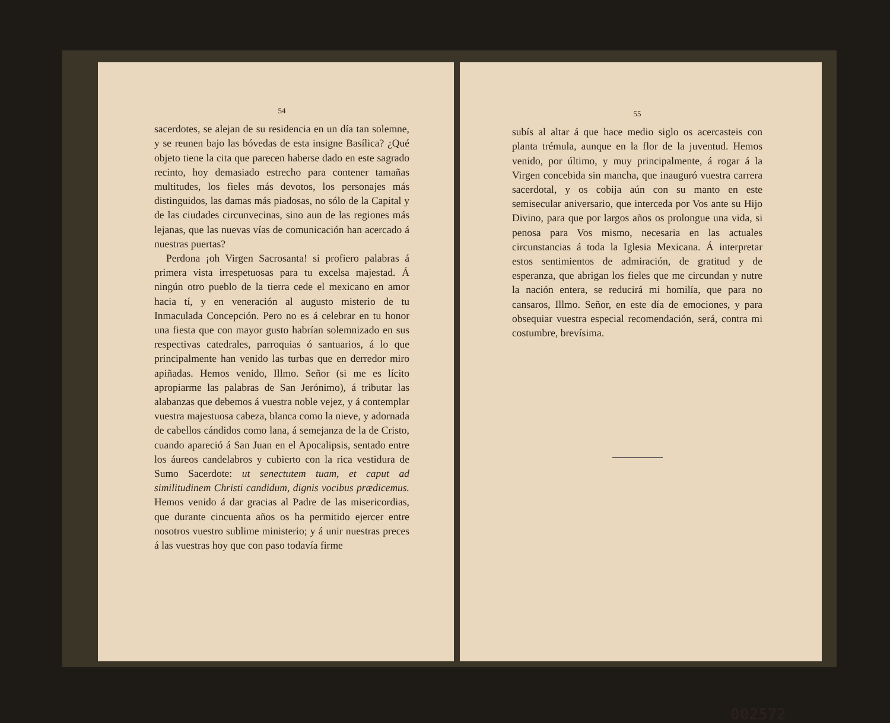54
sacerdotes, se alejan de su residencia en un día tan solemne, y se reunen bajo las bóvedas de esta insigne Basílica? ¿Qué objeto tiene la cita que parecen haberse dado en este sagrado recinto, hoy demasiado estrecho para contener tamañas multitudes, los fieles más devotos, los personajes más distinguidos, las damas más piadosas, no sólo de la Capital y de las ciudades circunvecinas, sino aun de las regiones más lejanas, que las nuevas vías de comunicación han acercado á nuestras puertas?
Perdona ¡oh Virgen Sacrosanta! si profiero palabras á primera vista irrespetuosas para tu excelsa majestad. Á ningún otro pueblo de la tierra cede el mexicano en amor hacia tí, y en veneración al augusto misterio de tu Inmaculada Concepción. Pero no es á celebrar en tu honor una fiesta que con mayor gusto habrían solemnizado en sus respectivas catedrales, parroquias ó santuarios, á lo que principalmente han venido las turbas que en derredor miro apiñadas. Hemos venido, Illmo. Señor (si me es lícito apropiarme las palabras de San Jerónimo), á tributar las alabanzas que debemos á vuestra noble vejez, y á contemplar vuestra majestuosa cabeza, blanca como la nieve, y adornada de cabellos cándidos como lana, á semejanza de la de Cristo, cuando apareció á San Juan en el Apocalipsis, sentado entre los áureos candelabros y cubierto con la rica vestidura de Sumo Sacerdote: ut senectutem tuam, et caput ad similitudinem Christi candidum, dignis vocibus prædicemus. Hemos venido á dar gracias al Padre de las misericordias, que durante cincuenta años os ha permitido ejercer entre nosotros vuestro sublime ministerio; y á unir nuestras preces á las vuestras hoy que con paso todavía firme
55
subís al altar á que hace medio siglo os acercasteis con planta trémula, aunque en la flor de la juventud. Hemos venido, por último, y muy principalmente, á rogar á la Virgen concebida sin mancha, que inauguró vuestra carrera sacerdotal, y os cobija aún con su manto en este semisecular aniversario, que interceda por Vos ante su Hijo Divino, para que por largos años os prolongue una vida, si penosa para Vos mismo, necesaria en las actuales circunstancias á toda la Iglesia Mexicana. Á interpretar estos sentimientos de admiración, de gratitud y de esperanza, que abrigan los fieles que me circundan y nutre la nación entera, se reducirá mi homilía, que para no cansaros, Illmo. Señor, en este día de emociones, y para obsequiar vuestra especial recomendación, será, contra mi costumbre, brevísima.
002572